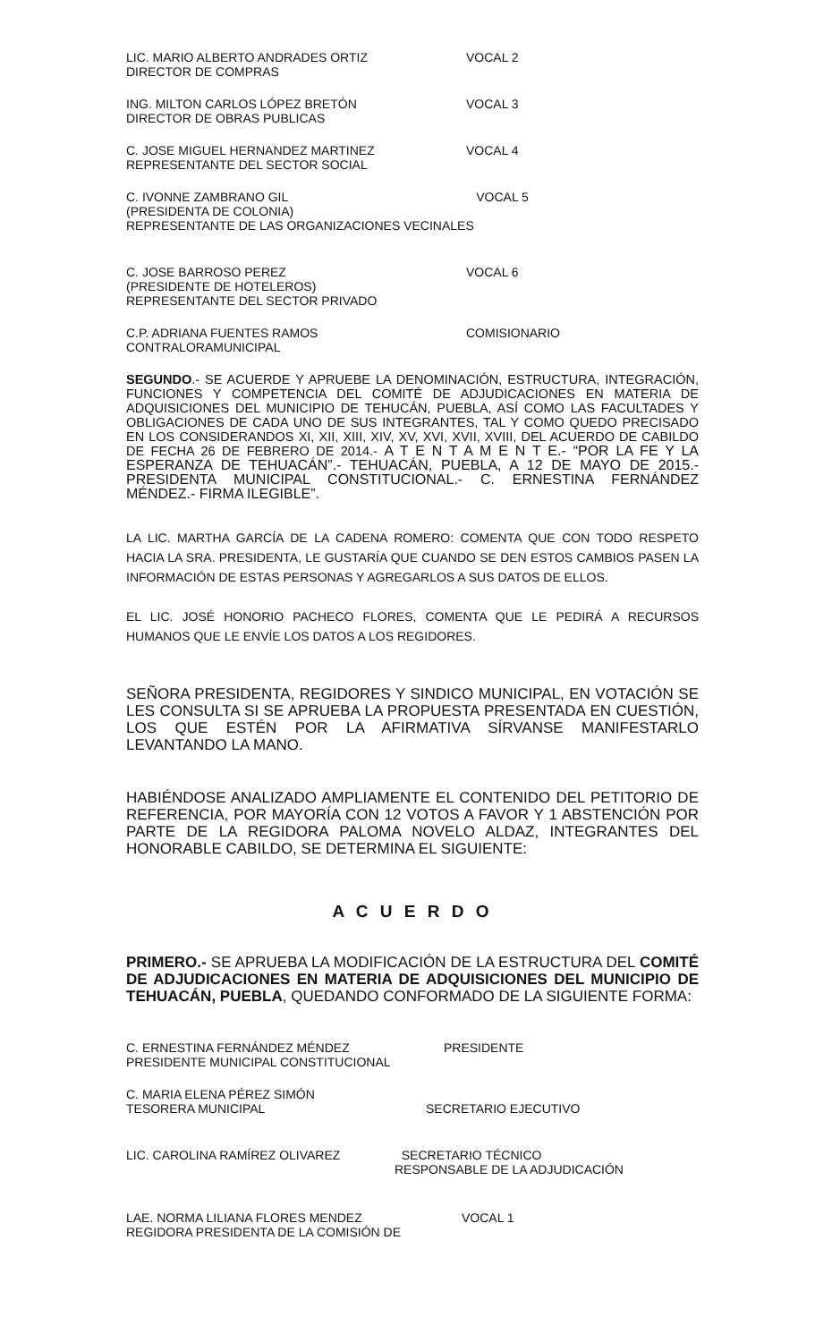LIC. MARIO ALBERTO ANDRADES ORTIZ
DIRECTOR DE COMPRAS
VOCAL 2
ING. MILTON CARLOS LÓPEZ BRETÓN
DIRECTOR DE OBRAS PUBLICAS
VOCAL 3
C. JOSE MIGUEL HERNANDEZ MARTINEZ
REPRESENTANTE DEL SECTOR SOCIAL
VOCAL 4
C. IVONNE ZAMBRANO GIL VOCAL 5
(PRESIDENTA DE COLONIA)
REPRESENTANTE DE LAS ORGANIZACIONES VECINALES
C. JOSE BARROSO PEREZ
(PRESIDENTE DE HOTELEROS)
REPRESENTANTE DEL SECTOR PRIVADO
VOCAL 6
C.P. ADRIANA FUENTES RAMOS
CONTRALORAMUNICIPAL
COMISIONARIO
SEGUNDO.- SE ACUERDE Y APRUEBE LA DENOMINACIÓN, ESTRUCTURA, INTEGRACIÓN, FUNCIONES Y COMPETENCIA DEL COMITÉ DE ADJUDICACIONES EN MATERIA DE ADQUISICIONES DEL MUNICIPIO DE TEHUCÁN, PUEBLA, ASÍ COMO LAS FACULTADES Y OBLIGACIONES DE CADA UNO DE SUS INTEGRANTES, TAL Y COMO QUEDO PRECISADO EN LOS CONSIDERANDOS XI, XII, XIII, XIV, XV, XVI, XVII, XVIII, DEL ACUERDO DE CABILDO DE FECHA 26 DE FEBRERO DE 2014.- A T E N T A M E N T E.- “POR LA FE Y LA ESPERANZA DE TEHUACÁN”.- TEHUACÁN, PUEBLA, A 12 DE MAYO DE 2015.- PRESIDENTA MUNICIPAL CONSTITUCIONAL.- C. ERNESTINA FERNÁNDEZ MÉNDEZ.- FIRMA ILEGIBLE”.
LA LIC. MARTHA GARCÍA DE LA CADENA ROMERO: COMENTA QUE CON TODO RESPETO HACIA LA SRA. PRESIDENTA, LE GUSTARÍA QUE CUANDO SE DEN ESTOS CAMBIOS PASEN LA INFORMACIÓN DE ESTAS PERSONAS Y AGREGARLOS A SUS DATOS DE ELLOS.
EL LIC. JOSÉ HONORIO PACHECO FLORES, COMENTA QUE LE PEDIRÁ A RECURSOS HUMANOS QUE LE ENVÍE LOS DATOS A LOS REGIDORES.
SEÑORA PRESIDENTA, REGIDORES Y SINDICO MUNICIPAL, EN VOTACIÓN SE LES CONSULTA SI SE APRUEBA LA PROPUESTA PRESENTADA EN CUESTIÓN, LOS QUE ESTÉN POR LA AFIRMATIVA SÍRVANSE MANIFESTARLO LEVANTANDO LA MANO.
HABIÉNDOSE ANALIZADO AMPLIAMENTE EL CONTENIDO DEL PETITORIO DE REFERENCIA, POR MAYORÍA CON 12 VOTOS A FAVOR Y 1 ABSTENCIÓN POR PARTE DE LA REGIDORA PALOMA NOVELO ALDAZ, INTEGRANTES DEL HONORABLE CABILDO, SE DETERMINA EL SIGUIENTE:
A C U E R D O
PRIMERO.- SE APRUEBA LA MODIFICACIÓN DE LA ESTRUCTURA DEL COMITÉ DE ADJUDICACIONES EN MATERIA DE ADQUISICIONES DEL MUNICIPIO DE TEHUACÁN, PUEBLA, QUEDANDO CONFORMADO DE LA SIGUIENTE FORMA:
C. ERNESTINA FERNÁNDEZ MÉNDEZ
PRESIDENTE MUNICIPAL CONSTITUCIONAL
PRESIDENTE
C. MARIA ELENA PÉREZ SIMÓN
TESORERA MUNICIPAL
SECRETARIO EJECUTIVO
LIC. CAROLINA RAMÍREZ OLIVAREZ SECRETARIO TÉCNICO
RESPONSABLE DE LA ADJUDICACIÓN
LAE. NORMA LILIANA FLORES MENDEZ
REGIDORA PRESIDENTA DE LA COMISIÓN DE
VOCAL 1